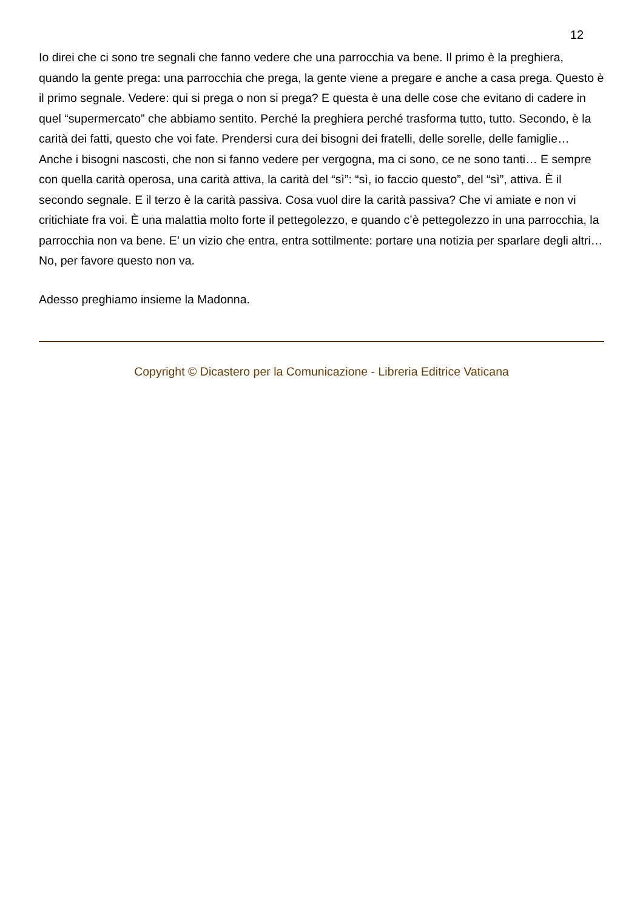12
Io direi che ci sono tre segnali che fanno vedere che una parrocchia va bene. Il primo è la preghiera, quando la gente prega: una parrocchia che prega, la gente viene a pregare e anche a casa prega. Questo è il primo segnale. Vedere: qui si prega o non si prega? E questa è una delle cose che evitano di cadere in quel “supermercato” che abbiamo sentito. Perché la preghiera perché trasforma tutto, tutto. Secondo, è la carità dei fatti, questo che voi fate. Prendersi cura dei bisogni dei fratelli, delle sorelle, delle famiglie… Anche i bisogni nascosti, che non si fanno vedere per vergogna, ma ci sono, ce ne sono tanti… E sempre con quella carità operosa, una carità attiva, la carità del “sì”: “sì, io faccio questo”, del “sì”, attiva. È il secondo segnale. E il terzo è la carità passiva. Cosa vuol dire la carità passiva? Che vi amiate e non vi critichiate fra voi. È una malattia molto forte il pettegolezzo, e quando c’è pettegolezzo in una parrocchia, la parrocchia non va bene. E’ un vizio che entra, entra sottilmente: portare una notizia per sparlare degli altri… No, per favore questo non va.
Adesso preghiamo insieme la Madonna.
Copyright © Dicastero per la Comunicazione - Libreria Editrice Vaticana